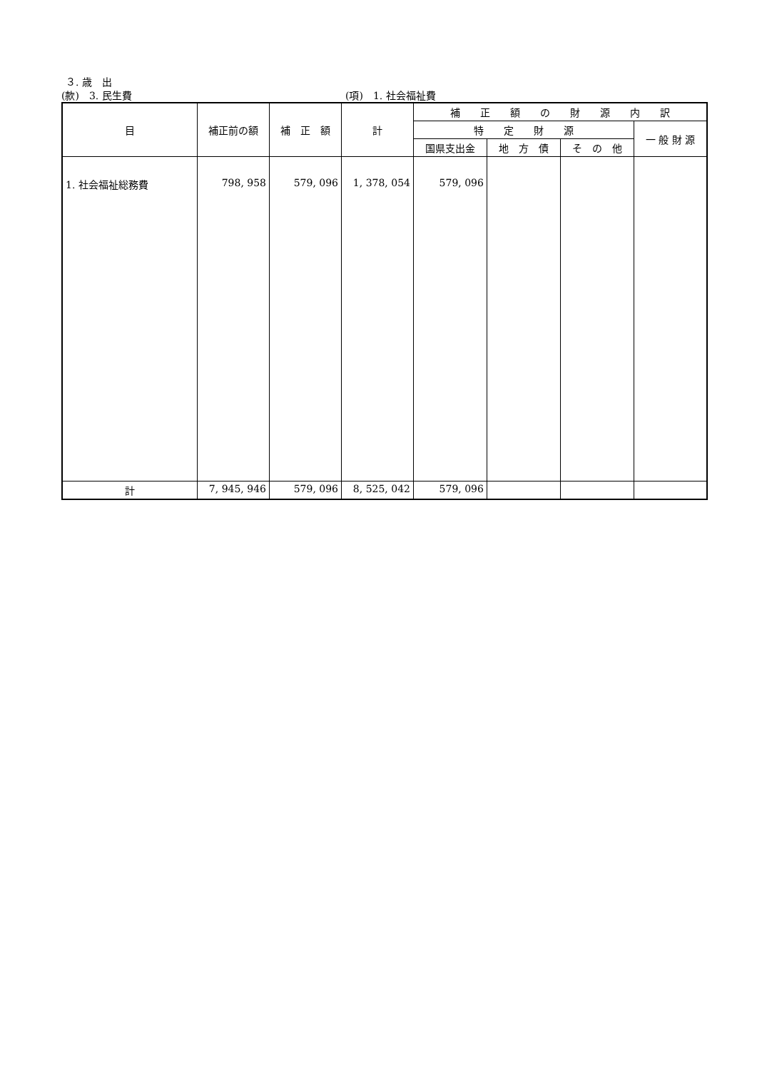３. 歳　出
(款)　3. 民生費 (項)　1. 社会福祉費
| 目 | 補正前の額 | 補 正 額 | 計 | 補 正 額 の 財 源 内 訳 | | | |
| --- | --- | --- | --- | --- | --- | --- | --- |
| | | | | 特 定 財 源 | | | 一 般 財 源 |
| | | | | 国県支出金 | 地 方 債 | そ の 他 | |
| 1. 社会福祉総務費 | 798, 958 | 579, 096 | 1, 378, 054 | 579, 096 | | | |
| 計 | 7, 945, 946 | 579, 096 | 8, 525, 042 | 579, 096 | | | |